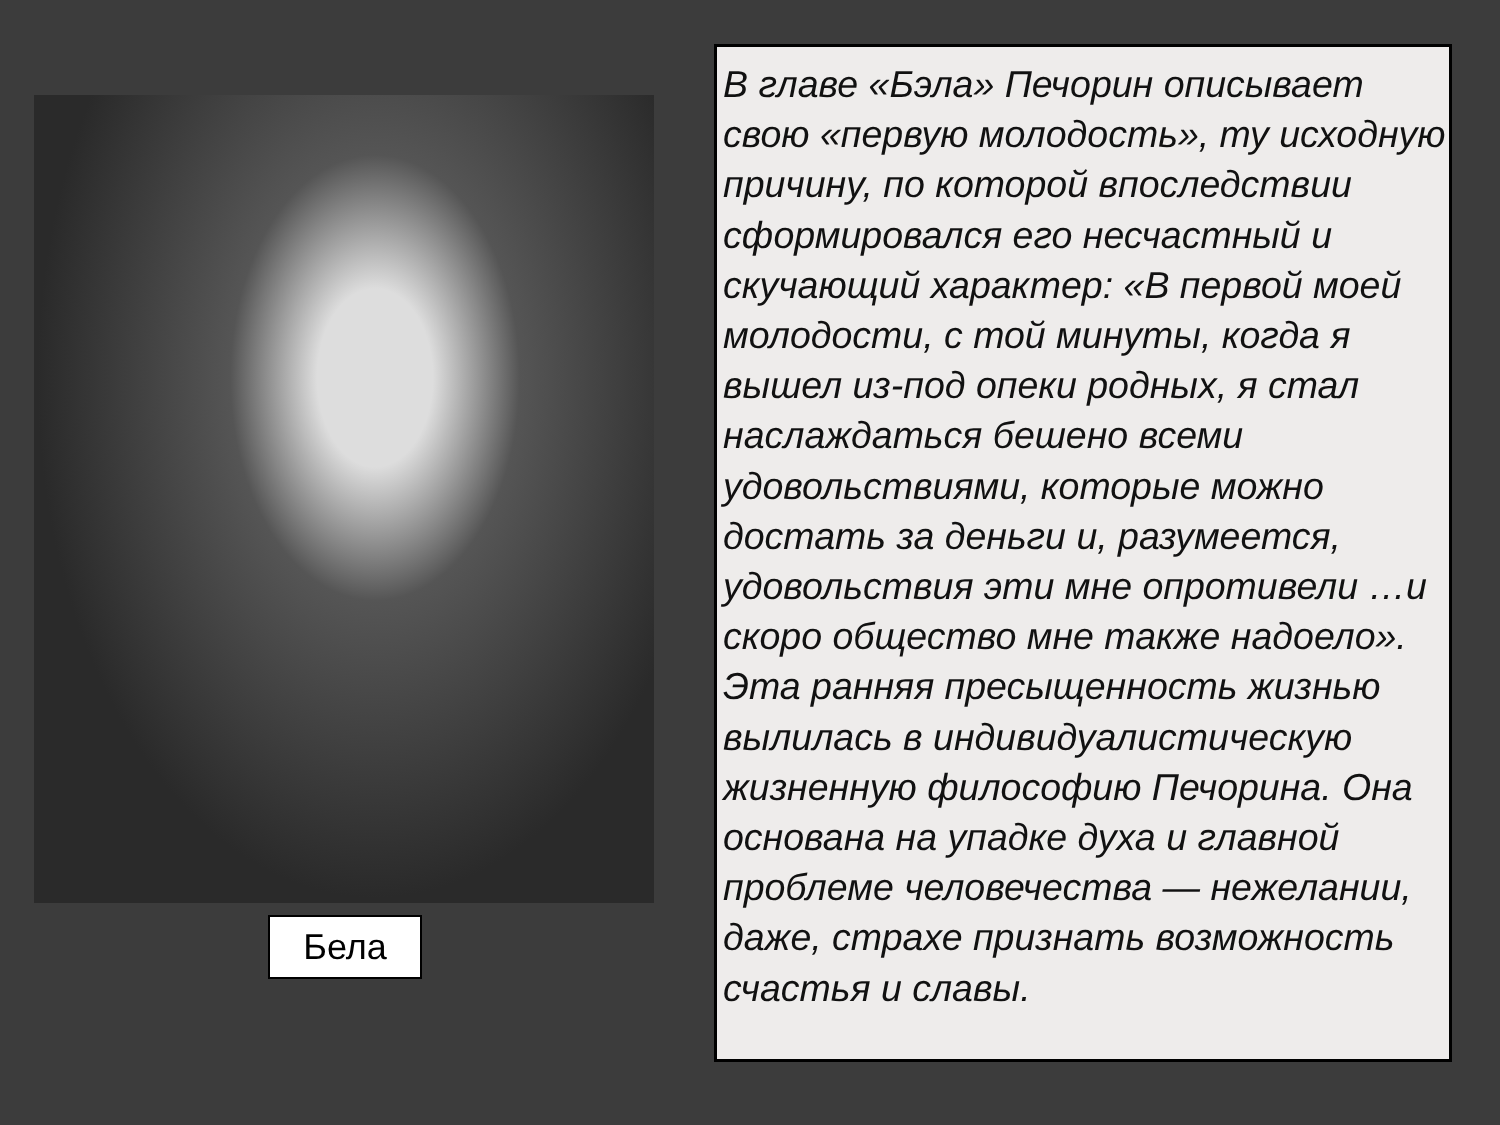Бела
В главе «Бэла» Печорин описывает свою «первую молодость», ту исходную причину, по которой впоследствии сформировался его несчастный и скучающий характер: «В первой моей молодости, с той минуты, когда я вышел из-под опеки родных, я стал наслаждаться бешено всеми удовольствиями, которые можно достать за деньги и, разумеется, удовольствия эти мне опротивели …и скоро общество мне также надоело». Эта ранняя пресыщенность жизнью вылилась в индивидуалистическую жизненную философию Печорина. Она основана на упадке духа и главной проблеме человечества — нежелании, даже, страхе признать возможность счастья и славы.